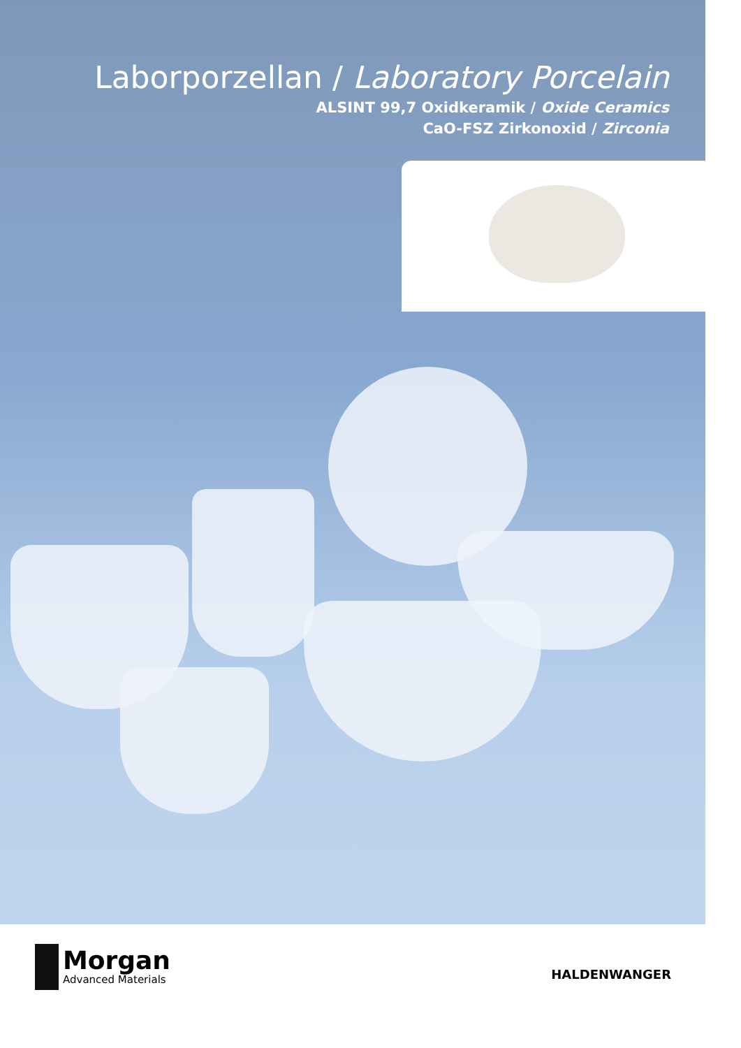Laborporzellan / Laboratory Porcelain
ALSINT 99,7 Oxidkeramik / Oxide Ceramics
CaO-FSZ Zirkonoxid / Zirconia
Morgan
Advanced Materials
HALDENWANGER